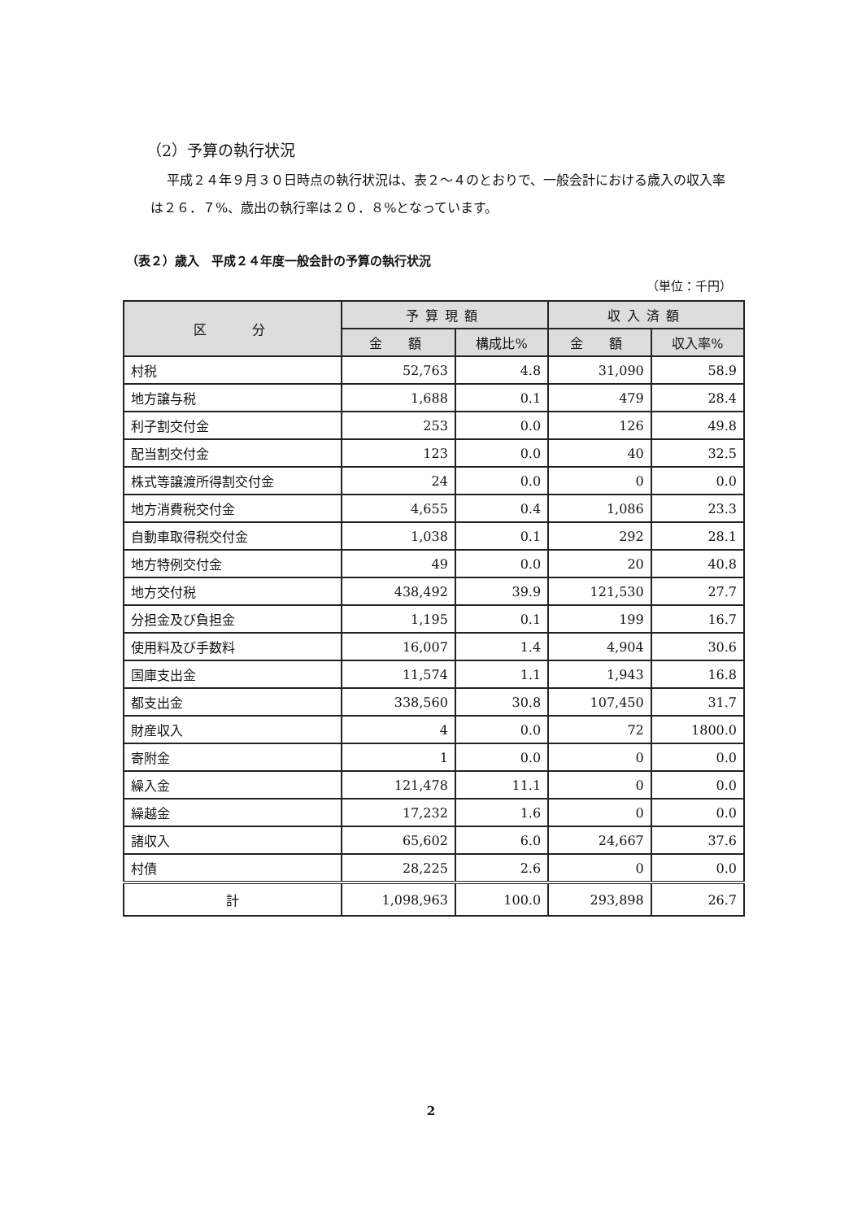（2）予算の執行状況
平成２４年９月３０日時点の執行状況は、表２～４のとおりで、一般会計における歳入の収入率は２６．７%、歳出の執行率は２０．８%となっています。
（表２）歳入　平成２４年度一般会計の予算の執行状況
（単位：千円）
| 区 分 | 予算現額 | | 収入済額 | |
| --- | --- | --- | --- | --- |
| | 金 額 | 構成比% | 金 額 | 収入率% |
| 村税 | 52,763 | 4.8 | 31,090 | 58.9 |
| 地方譲与税 | 1,688 | 0.1 | 479 | 28.4 |
| 利子割交付金 | 253 | 0.0 | 126 | 49.8 |
| 配当割交付金 | 123 | 0.0 | 40 | 32.5 |
| 株式等譲渡所得割交付金 | 24 | 0.0 | 0 | 0.0 |
| 地方消費税交付金 | 4,655 | 0.4 | 1,086 | 23.3 |
| 自動車取得税交付金 | 1,038 | 0.1 | 292 | 28.1 |
| 地方特例交付金 | 49 | 0.0 | 20 | 40.8 |
| 地方交付税 | 438,492 | 39.9 | 121,530 | 27.7 |
| 分担金及び負担金 | 1,195 | 0.1 | 199 | 16.7 |
| 使用料及び手数料 | 16,007 | 1.4 | 4,904 | 30.6 |
| 国庫支出金 | 11,574 | 1.1 | 1,943 | 16.8 |
| 都支出金 | 338,560 | 30.8 | 107,450 | 31.7 |
| 財産収入 | 4 | 0.0 | 72 | 1800.0 |
| 寄附金 | 1 | 0.0 | 0 | 0.0 |
| 繰入金 | 121,478 | 11.1 | 0 | 0.0 |
| 繰越金 | 17,232 | 1.6 | 0 | 0.0 |
| 諸収入 | 65,602 | 6.0 | 24,667 | 37.6 |
| 村債 | 28,225 | 2.6 | 0 | 0.0 |
| 計 | 1,098,963 | 100.0 | 293,898 | 26.7 |
2